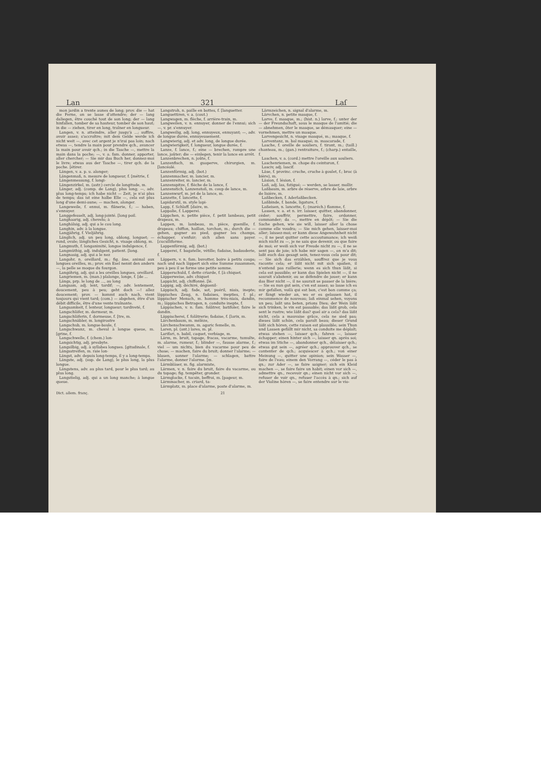Lan 321 Laſ
mon jardin a trente aunes de long; prov. die — hat die Ferne, on se lasse d'attendre; der — lang daliegen, être couché tout de son long; der — lang hinfallen, tomber de sa hauteur, tomber de son haut; in die — ziehen, tirer en long, traîner en longueur.
Langen, v. n. atteindre, aller jusqu'à ...; suffire, avoir assez; s'accroître; mit dem Gelde werde ich nicht weit —, avec cet argent je n'irai pas loin; nach etwas —, tendre la main pour prendre qch., avancer la main pour avoir qch.; in die Tasche —, mettre la main dans la poche; —, v. a. fam. donner, apporter, aller chercher; — Sie mir das Buch her, donnez-moi le livre; etwas aus der Tasche —, tirer qch. de la poche. [étirer.
Längen, v. a. p. u. alonger;
Längenmaß, n. mesure de longueur, f. [métrie, f.
Längenmessung, f. longi-
Längenzirkel, m. (astr.) cercle de longitude, m.
Länger, adj. (comp. de Lang), plus long; —, adv. plus long-temps; ich habe nicht — Zeit, je n'ai plus de temps; das ist eine halbe Elle —, cela est plus long d'une demi-aune; — machen, alonger.
Langeweile, f. ennui, m. flânerie, f.; — haben, s'ennuyer.
Langgefesselt, adj. long-jointé. [long poil.
Langhaarig, adj. chevelu; à
Langhälsig, adj. qui a le cou long.
Langhin, adv. à la longue.
Langjährig, f. Vieljährig.
Länglich, adj. un peu long, oblong, longuet; — rund, ovale; längliches Gesicht, n. visage oblong, m.
Langmuth, f. longanimité, longue indulgence, f.
Langmüthig, adj. indulgent, patient. [long.
Langnasig, adj. qui a le nez
Langohr, n. oreillard, m.; fig. âne, animal aux longues oreilles, m.; prov. ein Esel nennt den andern —, la pelle se moque du fourgon.
Langöhrig, adj. qui a les oreilles longues, oreillard.
Langriemen, m. (man.) plalonge, longe, f. [de ...
Längs, prp. le long de ..., au long
Langsam, adj. lent, tardif; —, adv. lentement, doucement, peu à peu; geht doch —! allez doucement; prov. — kommt auch nach, vient toujours qui vient tard; (com.) — abgehen, être d'un débit difficile, être d'une vente traînante.
Langsamkeit, f. lenteur, longueur; tardiveté, f.
Langschläfer, m. dormeur, m.
Langschläferin, f. dormeuse, f. [tre, m.
Langschnäbler, m. longirostre
Langschub, m. longue-boule, f.
Langschwanz, m. cheval à longue queue, m. [grine, f.
Langschwelle, f. (chem.) lon-
Langsichtig, adj. presbyte.
Langsilbig, adj. à syllabes longues. [gitudinale, f.
Längsstreifen, m. raie lon-
Längst, adv. depuis long-temps, il y a long-temps.
Längste, adj. (sup. de Lang), le plus long, la plus longue.
Längstens, adv. au plus tard, pour le plus tard; au plus long.
Langstielig, adj. qui a un long manche; à longue queue.
Langstroh, n. paille en bottes, f. [languetter.
Languettiren, v. a. (cout.)
Langwagen, m. flèche, f. arrière-train, m.
Langweilen, v. n. ennuyer, donner de l'ennui; sich —, v. pr. s'ennuyer.
Langweilig, adj. long, ennuyeux, ennuyant; —, adv. de longue durée, ennuyeusement.
Langwierig, adj. et adv. long, de longue durée.
Langwierigkeit, f. longueur, longue durée, f.
Lanze, f. lance, f.; eine — brechen, rompre une lance, joûter; die — einlegen, tenir la lance en arrêt.
Lanzenbrechen, n. joûte, f.
Lanzenfisch, m. guaperve, chirurgien, m. [lancéolé.
Lanzenförmig, adj. (bot.)
Lanzenmacher, m. lancier, m.
Lanzenreiter, m. lancier, m.
Lanzenspitze, f. flèche de la lance, f.
Lanzenstich, Lanzenstoß, m. coup de lance, m.
Lanzenwurf, m. jet de la lance, m.
Lanzette, f. lancette, f.
Lapidarstil, m. style lapi-
Lapp, f. Schlaff. [daire, m.
Lappalie, f. Lapperei.
Läppchen, n. petite pièce, f. petit lambeau, petit drapeau, m.
Lappen, m. lambeau, m. pièce, guenille, f. drapeau; chiffon, haillon, torchon, m.; durch die — gehen, gagner au pied, gagner les champs, échapper, s'enfuir; sich allen sans payer. [cuculliforme.
Lappenförmig, adj. (bot.)
Lapperei, f. bagatelle, vétille; fadaise, badauderie, f.
Läppern, v. n. fam. buvotter, boire à petits coups; nach und nach läppert sich eine Summe zusammen, peu à peu il se forme une petite somme.
Läpperschuld, f. dette criarde, f. [à chiquet.
Läpperweise, adv. chiquet
Lappicht, adj. chiffonné. [lé.
Lappig, adj. déchiré, déguenil-
Läppisch, adj. fade, sot, puéril, niais, inepte; läppisches Zeug, n. fadaises, inepties, f. pl.; läppischer Mensch, m. homme très-niais, dandin, m.; läppisches Betragen, n. conduite inepte, f.
Läppischen, v. n. fam. folâtrer, batifoler, faire le dandin.
Läppischerei, f. folâtrerie; fadaise, f. [larix, m.
Lärchenbaum, m. mélèze,
Lärchenschwamm, m. agaric femelle, m.
Laren, pl. (ant.) lares, m. pl.
Larifari, n. babil, caquet, verbiage, m.
Lärm, m. bruit, tapage, fracas, vacarme, tumulte, m. alarme, rumeur, f.; blinder —, fausse alarme, f.; viel — um nichts, bien du vacarme pour peu de chose; — machen, faire du bruit; donner l'alarme; — blasen, sonner l'alarme; — schlagen, battre l'alarme, donner l'alarme. [m.
Lärmbläser, m. fig. alarmiste,
Lärmen, v. n. faire du bruit, faire du vacarme, ou du tapage; fig. tempêter, gronder.
Lärmglocke, f. tocsin, beffroi, m. [pageur, m.
Lärmmacher, m. criard, ta-
Lärmplatz, m. place d'alarme, poste d'alarme, m.
Lärmzeichen, n. signal d'alarme, m.
Lärvchen, n. petite masque, f.
Larve, f. masque, m.; (hist. n.) larve, f.; unter der — der Freundschaft, sous le masque de l'amitié; die — abnehmen, ôter le masque, se démasquer; eine — vornehmen, mettre un masque.
Larvengesicht, n. visage masqué, m.; masque, f.
Larventanz, m. bal masqué; m. mascarade, f.
Lasche, f. oreille de souliers, f. tirant, m.; (taill.) chanteau, m.; (gan.) rentraiture, f.; (charp.) entaille, f.
Laschen, v. a. (cord.) mettre l'oreille aux souliers.
Laschenriemen, m. chape du ceinturon, f.
Lasciv, adj. lascif.
Läse, f. provinc. cruche, cruche à goulet, f.; broc (à bière), m.
Läsion, f. lésion, f.
Laß, adj. las, fatigué; — werden, se lasser, mollir.
Laßbaum, m. arbre de réserve, arbre de laie, arbre de lisière, m.
Laßbecken, f. Aderlaßbecken.
Laßbinde, f. bande, ligature, f.
Laßeisen, n. lancette, f.; (maréch.) flamme, f.
Lassen, v. a. et n. irr. laisser, quitter, abandonner, céder; souffrir, permettre, faire, ordonner, commander; da —, mettre en dépôt; — Sie die Sache gehen, wie sie will, laisser aller la chose comme elle voudra; — Sie mich gehen, laisser-moi aller; laissez-moi; er kann diese Angewohnheit nicht —, il ne peut quitter cette accoutumance; ich weiß mich nicht zu —, je ne sais que devenir, ou que faire de moi; er weiß sich vor Freude nicht zu —, il ne se sent pas de joie; ich habe mir sagen —, on m'a dit; laßt euch das gesagt sein, tenez-vous cela pour dit; — Sie sich das erzählen, souffrez que je vous raconte cela; er läßt nicht mit sich spaßen, il n'entend pas raillerie; wenn es sich thun läßt, si cela est possible; er kann das Spielen nicht —, il ne saurait s'abstenir, ou se défendre de jouer; er kann das Bier nicht —, il ne saurait se passer de la bière; — Sie es nun gut sein, c'en est assez; so lasse ich es mir gefallen, voilà qui est bon, c'est bon comme ça; er fängt wieder an, wo er es gelassen hat, il recommence de nouveau; laß einmal sehen, voyons un peu; laßt uns beten, prions Dieu; der Wein läßt sich trinken, le vin est passable; das läßt grob, cela sent le rustre; wie läßt das? quel air a cela? das läßt nicht, cela a mauvaise grâce, cela ne sied pas; dieses läßt schön, cela paraît beau; dieser Grund läßt sich hören, cette raison est plausible; sein Thun und Lassen gefällt mir nicht, sa conduite me déplaît; etwas stehen —, laisser qch.; fahren —, laisser échapper; einen hinter sich —, laisser qn. après soi; etwas im Stiche —, abandonner qch., délaisser qch.; etwas gut sein —, agréer qch.; approuver qch., se contenter de qch.; acquiescer à qch.; von einer Meinung —, quitter une opinion; sein Wasser —, faire de l'eau; einem den Vorrang —, céder le pas à qn.; zur Ader —, se faire saigner; sich ein Kleid machen —, se faire faire un habit; einen vor sich —, admettre qn., recevoir qn.; einen nicht vor sich —, refuser de voir qn., refuser l'accès à qn.; sich auf der Violine hören —, se faire entendre sur le vio-
Dict. allem. franç. 21